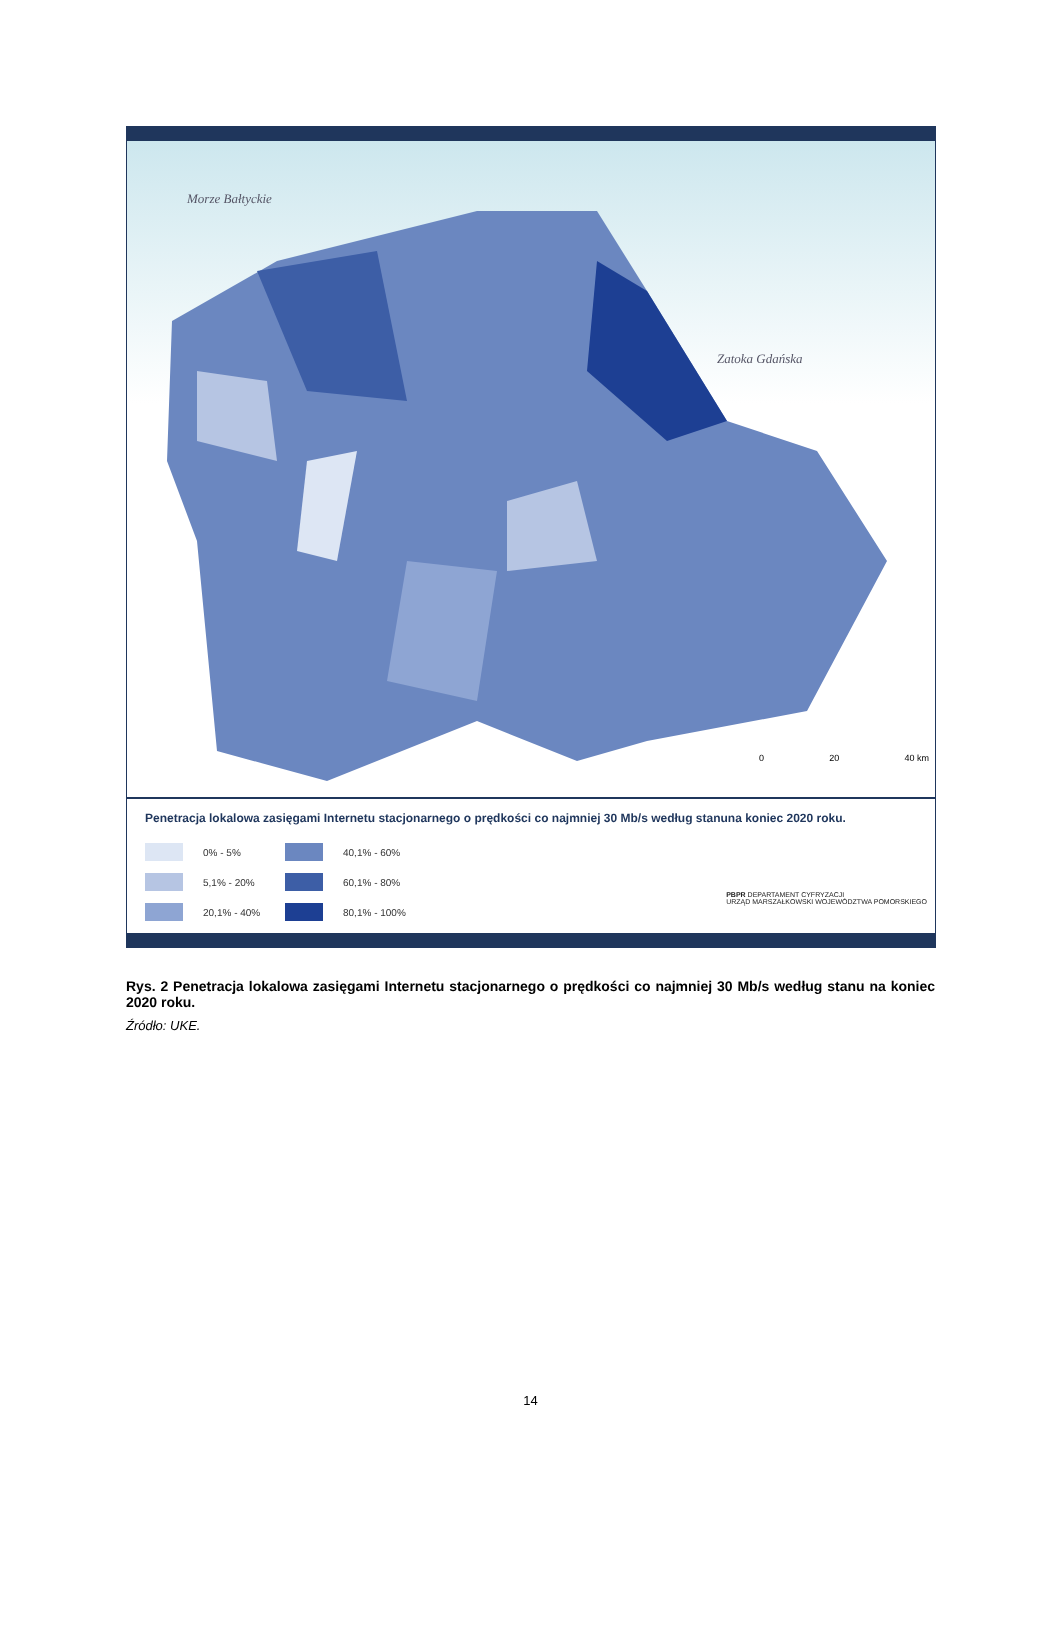Morze Bałtyckie
Zatoka Gdańska
0 20 40 km
Penetracja lokalowa zasięgami Internetu stacjonarnego o prędkości co najmniej 30 Mb/s według stanuna koniec 2020 roku.
0% - 5%
40,1% - 60%
5,1% - 20%
60,1% - 80%
20,1% - 40%
80,1% - 100%
PBPR DEPARTAMENT CYFRYZACJI
URZĄD MARSZAŁKOWSKI WOJEWÓDZTWA POMORSKIEGO
Rys. 2 Penetracja lokalowa zasięgami Internetu stacjonarnego o prędkości co najmniej 30 Mb/s według stanu na koniec 2020 roku.
Źródło: UKE.
14